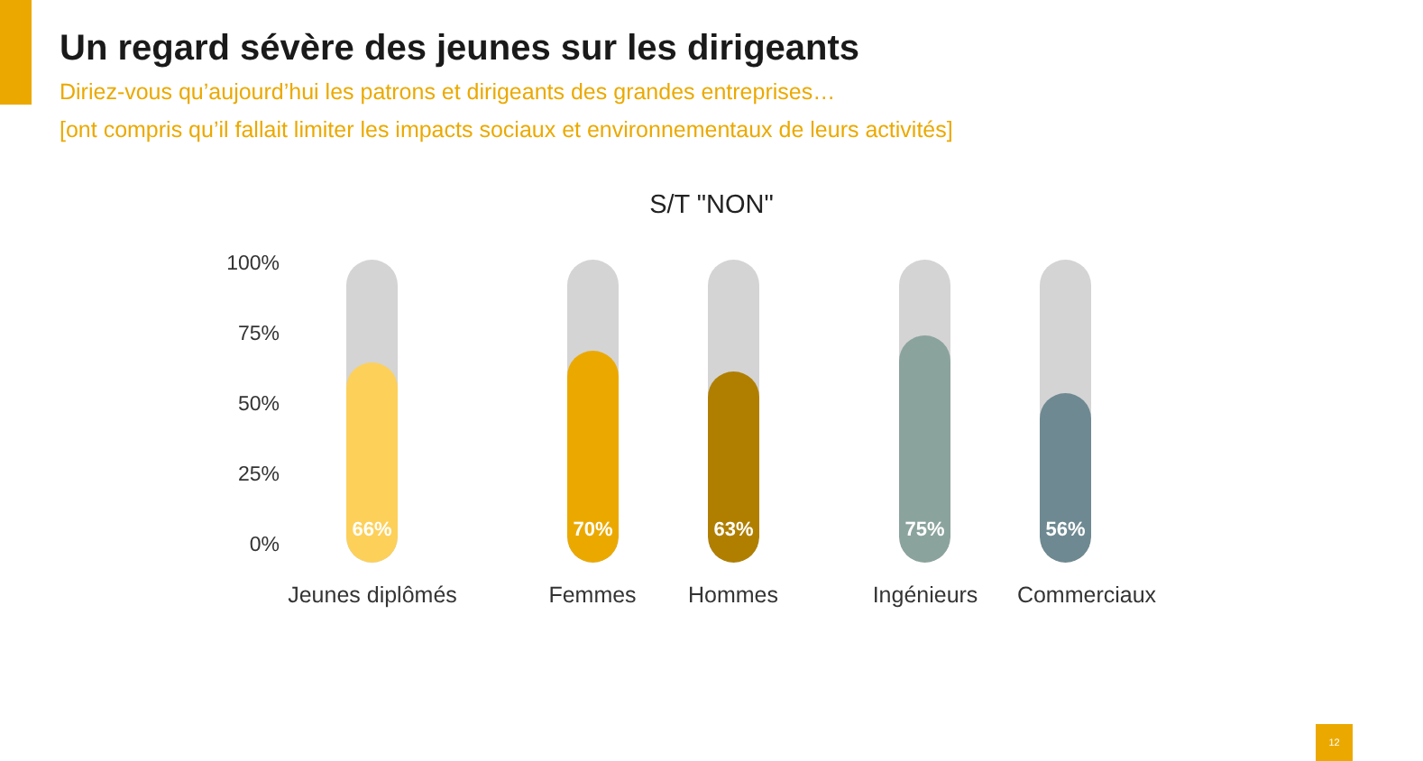Un regard sévère des jeunes sur les dirigeants
Diriez-vous qu’aujourd’hui les patrons et dirigeants des grandes entreprises…
[ont compris qu’il fallait limiter les impacts sociaux et environnementaux de leurs activités]
S/T "NON"
100%
75%
50%
25%
0%
66% 70% 63% 75% 56%
Jeunes diplômés Femmes Hommes Ingénieurs Commerciaux
12